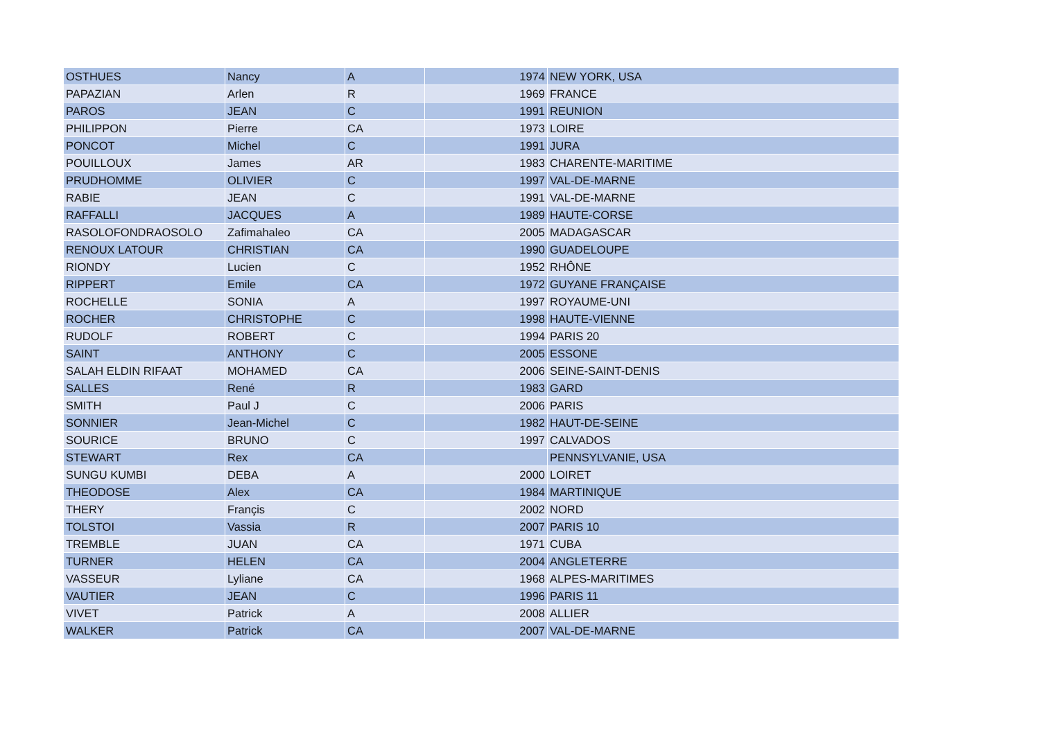| OSTHUES | Nancy | A | 1974 | NEW YORK, USA |
| PAPAZIAN | Arlen | R | 1969 | FRANCE |
| PAROS | JEAN | C | 1991 | REUNION |
| PHILIPPON | Pierre | CA | 1973 | LOIRE |
| PONCOT | Michel | C | 1991 | JURA |
| POUILLOUX | James | AR | 1983 | CHARENTE-MARITIME |
| PRUDHOMME | OLIVIER | C | 1997 | VAL-DE-MARNE |
| RABIE | JEAN | C | 1991 | VAL-DE-MARNE |
| RAFFALLI | JACQUES | A | 1989 | HAUTE-CORSE |
| RASOLOFONDRAOSOLO | Zafimahaleo | CA | 2005 | MADAGASCAR |
| RENOUX LATOUR | CHRISTIAN | CA | 1990 | GUADELOUPE |
| RIONDY | Lucien | C | 1952 | RHÔNE |
| RIPPERT | Emile | CA | 1972 | GUYANE FRANÇAISE |
| ROCHELLE | SONIA | A | 1997 | ROYAUME-UNI |
| ROCHER | CHRISTOPHE | C | 1998 | HAUTE-VIENNE |
| RUDOLF | ROBERT | C | 1994 | PARIS 20 |
| SAINT | ANTHONY | C | 2005 | ESSONE |
| SALAH ELDIN RIFAAT | MOHAMED | CA | 2006 | SEINE-SAINT-DENIS |
| SALLES | René | R | 1983 | GARD |
| SMITH | Paul J | C | 2006 | PARIS |
| SONNIER | Jean-Michel | C | 1982 | HAUT-DE-SEINE |
| SOURICE | BRUNO | C | 1997 | CALVADOS |
| STEWART | Rex | CA | | PENNSYLVANIE, USA |
| SUNGU KUMBI | DEBA | A | 2000 | LOIRET |
| THEODOSE | Alex | CA | 1984 | MARTINIQUE |
| THERY | Françis | C | 2002 | NORD |
| TOLSTOI | Vassia | R | 2007 | PARIS 10 |
| TREMBLE | JUAN | CA | 1971 | CUBA |
| TURNER | HELEN | CA | 2004 | ANGLETERRE |
| VASSEUR | Lyliane | CA | 1968 | ALPES-MARITIMES |
| VAUTIER | JEAN | C | 1996 | PARIS 11 |
| VIVET | Patrick | A | 2008 | ALLIER |
| WALKER | Patrick | CA | 2007 | VAL-DE-MARNE |